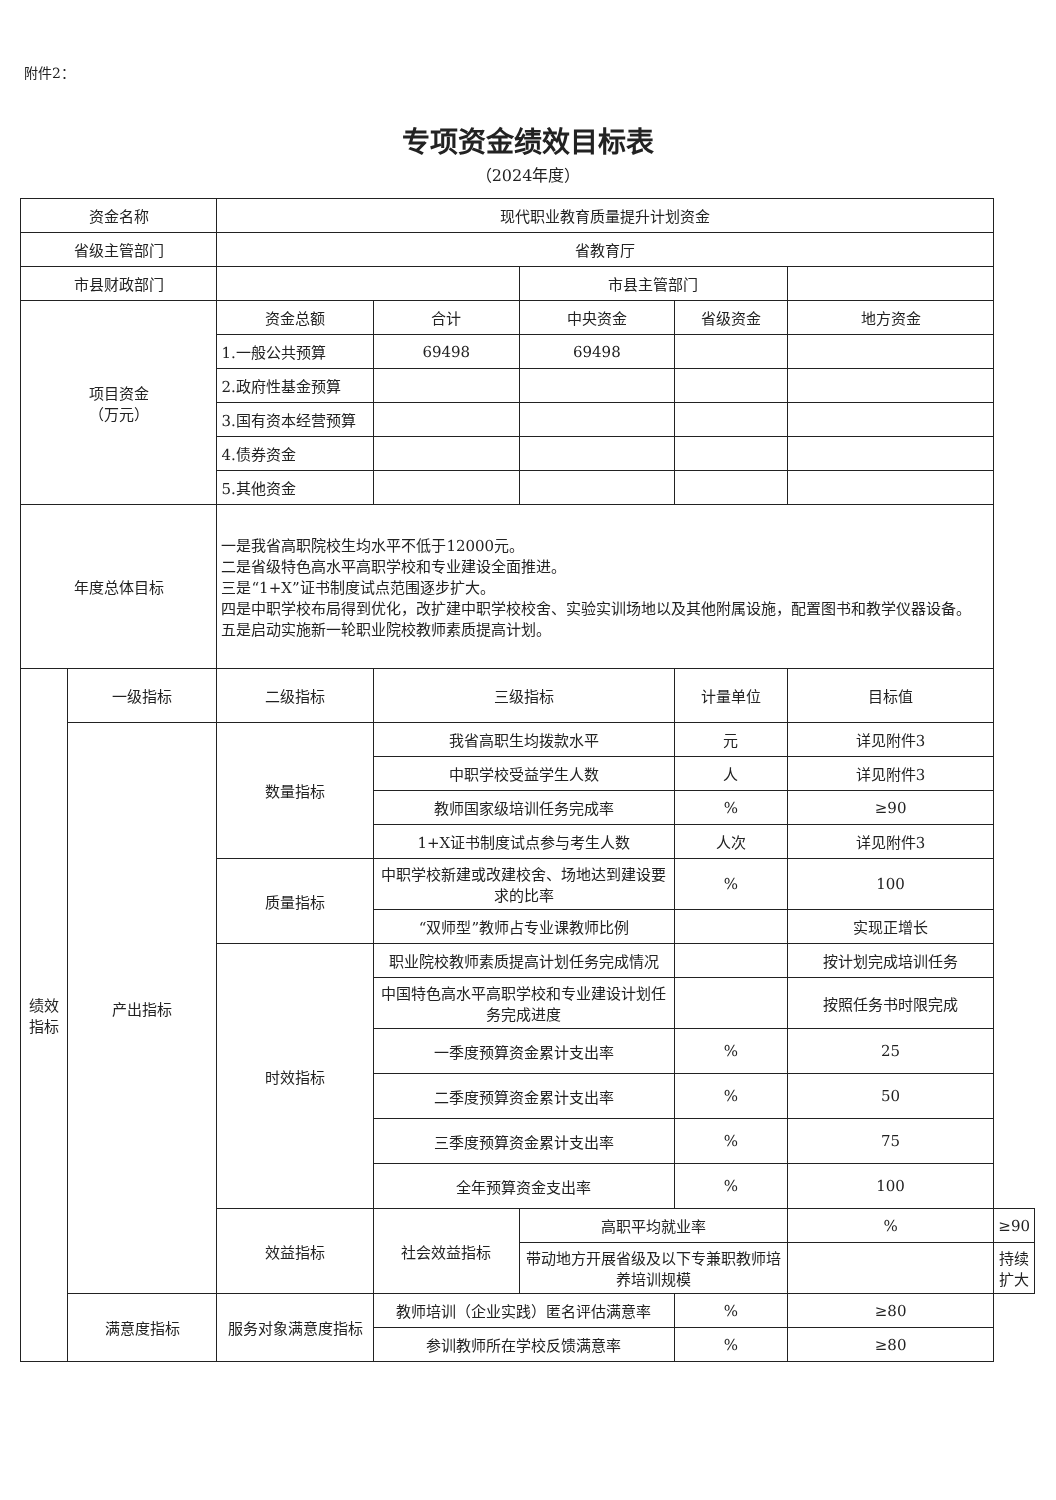附件2：
专项资金绩效目标表
（2024年度）
| 资金名称 | | 现代职业教育质量提升计划资金 | | | | | |
| 省级主管部门 | | 省教育厅 | | | | | |
| 市县财政部门 | | | | 市县主管部门 | | | |
| 项目资金 （万元） | | 资金总额 | 合计 | 中央资金 | 省级资金 | 地方资金 | |
| | | 1.一般公共预算 | 69498 | 69498 | | | |
| | | 2.政府性基金预算 | | | | | |
| | | 3.国有资本经营预算 | | | | | |
| | | 4.债券资金 | | | | | |
| | | 5.其他资金 | | | | | |
| 年度总体目标 | | 一是我省高职院校生均水平不低于12000元。 二是省级特色高水平高职学校和专业建设全面推进。 三是“1+X”证书制度试点范围逐步扩大。 四是中职学校布局得到优化，改扩建中职学校校舍、实验实训场地以及其他附属设施，配置图书和教学仪器设备。 五是启动实施新一轮职业院校教师素质提高计划。 | | | | | |
| 绩效 指标 | 一级指标 | 二级指标 | 三级指标 | | 计量单位 | 目标值 | |
| | 产出指标 | 数量指标 | 我省高职生均拨款水平 | | 元 | 详见附件3 | |
| | | | 中职学校受益学生人数 | | 人 | 详见附件3 | |
| | | | 教师国家级培训任务完成率 | | % | ≥90 | |
| | | | 1+X证书制度试点参与考生人数 | | 人次 | 详见附件3 | |
| | | 质量指标 | 中职学校新建或改建校舍、场地达到建设要求的比率 | | % | 100 | |
| | | | “双师型”教师占专业课教师比例 | | | 实现正增长 | |
| | | 时效指标 | 职业院校教师素质提高计划任务完成情况 | | | 按计划完成培训任务 | |
| | | | 中国特色高水平高职学校和专业建设计划任务完成进度 | | | 按照任务书时限完成 | |
| | | | 一季度预算资金累计支出率 | | % | 25 | |
| | | | 二季度预算资金累计支出率 | | % | 50 | |
| | | | 三季度预算资金累计支出率 | | % | 75 | |
| | | | 全年预算资金支出率 | | % | 100 | |
| | | 效益指标 | 社会效益指标 | 高职平均就业率 | | % | ≥90 |
| | | | | 带动地方开展省级及以下专兼职教师培养培训规模 | | | 持续扩大 |
| | 满意度指标 | 服务对象满意度指标 | 教师培训（企业实践）匿名评估满意率 | | % | ≥80 | |
| | | | 参训教师所在学校反馈满意率 | | % | ≥80 | |